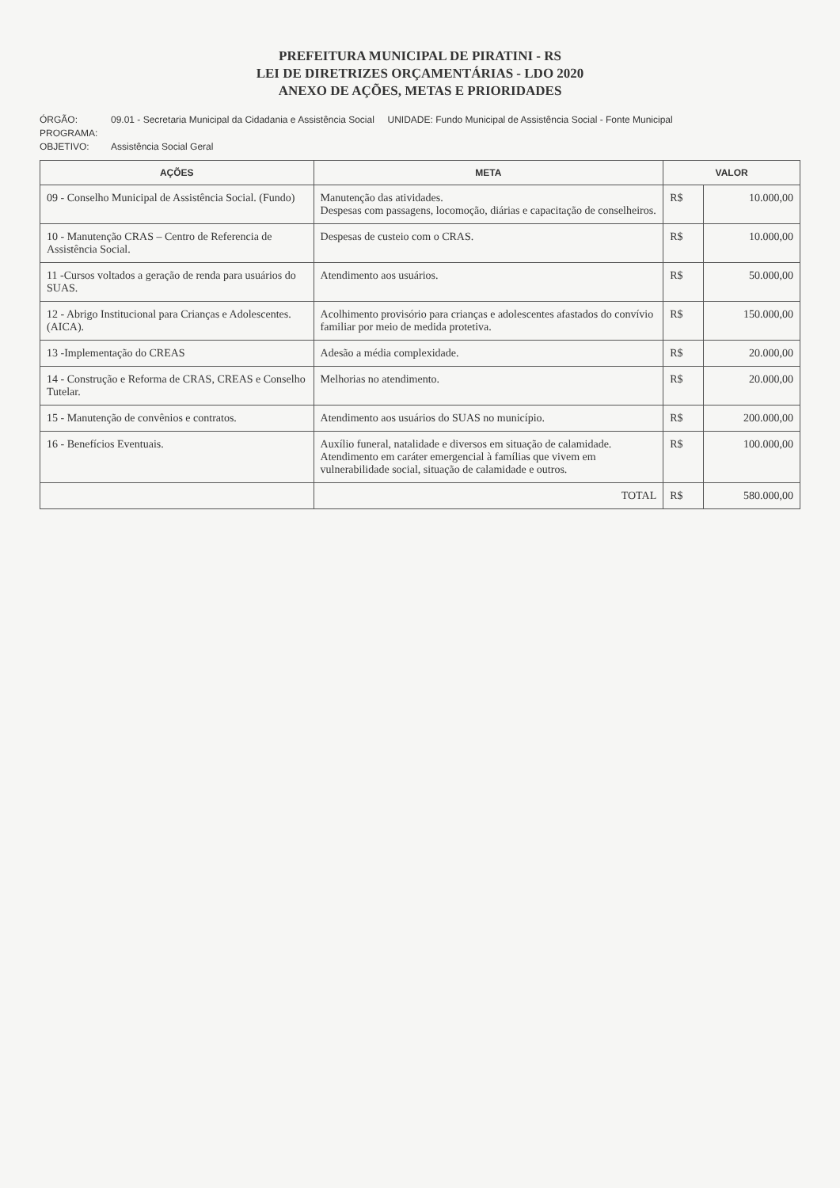PREFEITURA MUNICIPAL DE PIRATINI - RS
LEI DE DIRETRIZES ORÇAMENTÁRIAS - LDO 2020
ANEXO DE AÇÕES, METAS E PRIORIDADES
ÓRGÃO: 09.01 - Secretaria Municipal da Cidadania e Assistência Social UNIDADE: Fundo Municipal de Assistência Social - Fonte Municipal
PROGRAMA:
OBJETIVO: Assistência Social Geral
| AÇÕES | META | VALOR | |
| --- | --- | --- | --- |
| 09 - Conselho Municipal de Assistência Social. (Fundo) | Manutenção das atividades. Despesas com passagens, locomoção, diárias e capacitação de conselheiros. | R$ | 10.000,00 |
| 10 - Manutenção CRAS – Centro de Referencia de Assistência Social. | Despesas de custeio com o CRAS. | R$ | 10.000,00 |
| 11 -Cursos voltados a geração de renda para usuários do SUAS. | Atendimento aos usuários. | R$ | 50.000,00 |
| 12 - Abrigo Institucional para Crianças e Adolescentes. (AICA). | Acolhimento provisório para crianças e adolescentes afastados do convívio familiar por meio de medida protetiva. | R$ | 150.000,00 |
| 13 -Implementação do CREAS | Adesão a média complexidade. | R$ | 20.000,00 |
| 14 - Construção e Reforma de CRAS, CREAS e Conselho Tutelar. | Melhorias no atendimento. | R$ | 20.000,00 |
| 15 - Manutenção de convênios e contratos. | Atendimento aos usuários do SUAS no município. | R$ | 200.000,00 |
| 16 - Benefícios Eventuais. | Auxílio funeral, natalidade e diversos em situação de calamidade. Atendimento em caráter emergencial à famílias que vivem em vulnerabilidade social, situação de calamidade e outros. | R$ | 100.000,00 |
| | TOTAL | R$ | 580.000,00 |